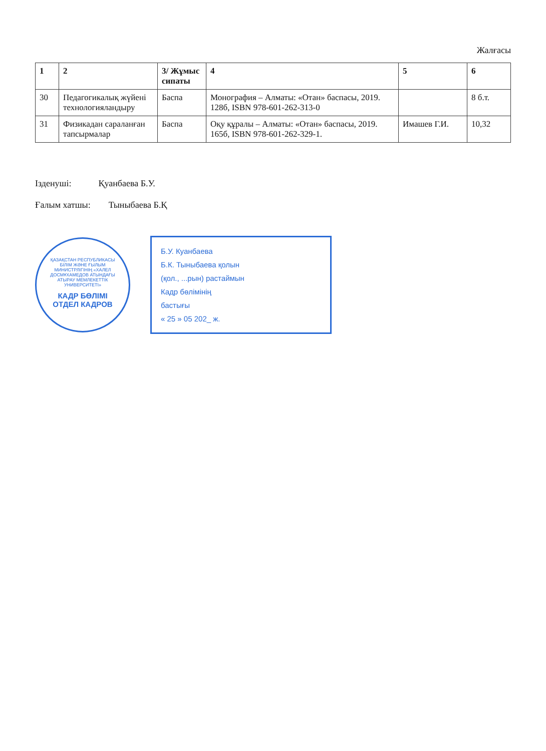Жалғасы
| 1 | 2 | 3/ Жұмыс сипаты | 4 | 5 | 6 |
| --- | --- | --- | --- | --- | --- |
| 30 | Педагогикалық жүйені технологияландыру | Баспа | Монография – Алматы: «Отан» баспасы, 2019. 128б, ISBN 978-601-262-313-0 | | 8 б.т. |
| 31 | Физикадан сараланған тапсырмалар | Баспа | Оқу құралы – Алматы: «Отан» баспасы, 2019. 165б, ISBN 978-601-262-329-1. | Имашев Г.И. | 10,32 |
Ізденуші: Қуанбаева Б.У.
Ғалым хатшы: Тыныбаева Б.Қ
ҚАЗАҚСТАН РЕСПУБЛИКАСЫ БІЛІМ ЖӘНЕ ҒЫЛЫМ МИНИСТРЛІГІНІҢ «ХАЛЕЛ ДОСМҰХАМЕДОВ АТЫНДАҒЫ АТЫРАУ МЕМЛЕКЕТТІК УНИВЕРСИТЕТІ»
КАДР БӨЛІМІ
ОТДЕЛ КАДРОВ
Б.У. Куанбаева
Б.К. Тыныбаева қолын
(қол., ...рын) растаймын
Кадр бөлімінің
бастығы
« 25 » 05 202_ ж.